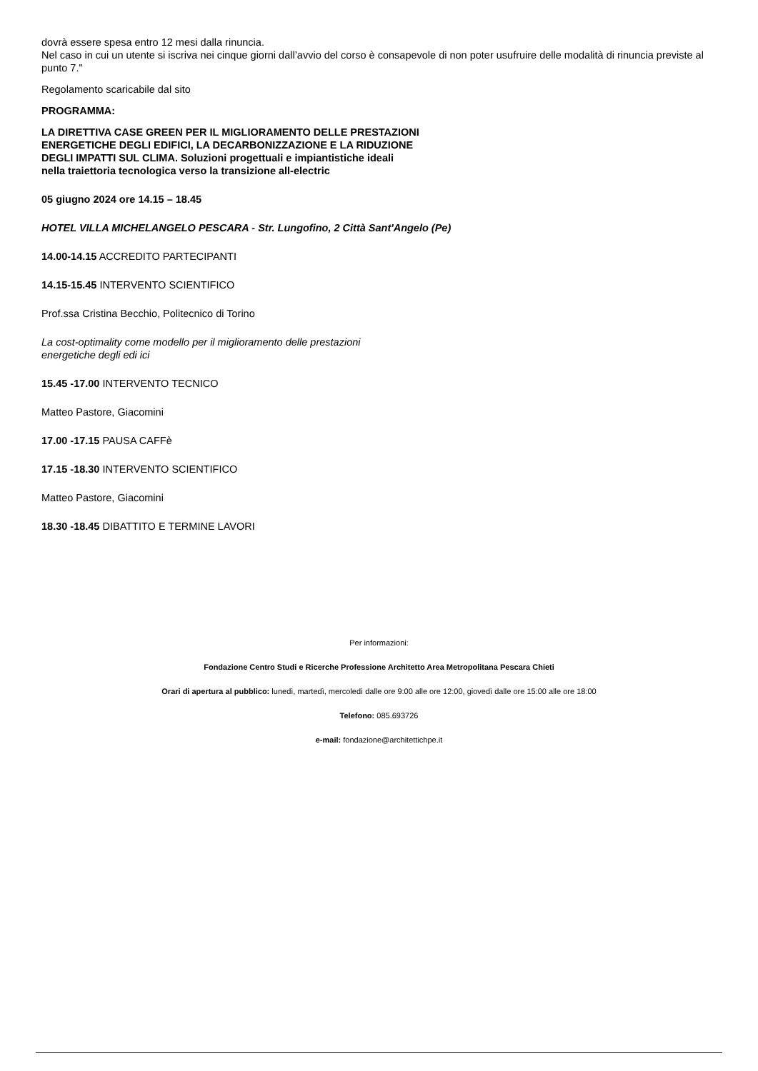dovrà essere spesa entro 12 mesi dalla rinuncia.
Nel caso in cui un utente si iscriva nei cinque giorni dall’avvio del corso è consapevole di non poter usufruire delle modalità di rinuncia previste al punto 7."
Regolamento scaricabile dal sito
PROGRAMMA:
LA DIRETTIVA CASE GREEN PER IL MIGLIORAMENTO DELLE PRESTAZIONI
ENERGETICHE DEGLI EDIFICI, LA DECARBONIZZAZIONE E LA RIDUZIONE
DEGLI IMPATTI SUL CLIMA. Soluzioni progettuali e impiantistiche ideali
nella traiettoria tecnologica verso la transizione all-electric
05 giugno 2024 ore 14.15 – 18.45
HOTEL VILLA MICHELANGELO PESCARA - Str. Lungofino, 2 Città Sant'Angelo (Pe)
14.00-14.15 ACCREDITO PARTECIPANTI
14.15-15.45 INTERVENTO SCIENTIFICO
Prof.ssa Cristina Becchio, Politecnico di Torino
La cost-optimality come modello per il miglioramento delle prestazioni
energetiche degli edi ici
15.45 -17.00 INTERVENTO TECNICO
Matteo Pastore, Giacomini
17.00 -17.15 PAUSA CAFFè
17.15 -18.30 INTERVENTO SCIENTIFICO
Matteo Pastore, Giacomini
18.30 -18.45 DIBATTITO E TERMINE LAVORI
Per informazioni:
Fondazione Centro Studi e Ricerche Professione Architetto Area Metropolitana Pescara Chieti
Orari di apertura al pubblico: lunedì, martedì, mercoledì dalle ore 9:00 alle ore 12:00, giovedì dalle ore 15:00 alle ore 18:00
Telefono: 085.693726
e-mail: fondazione@architettichpe.it